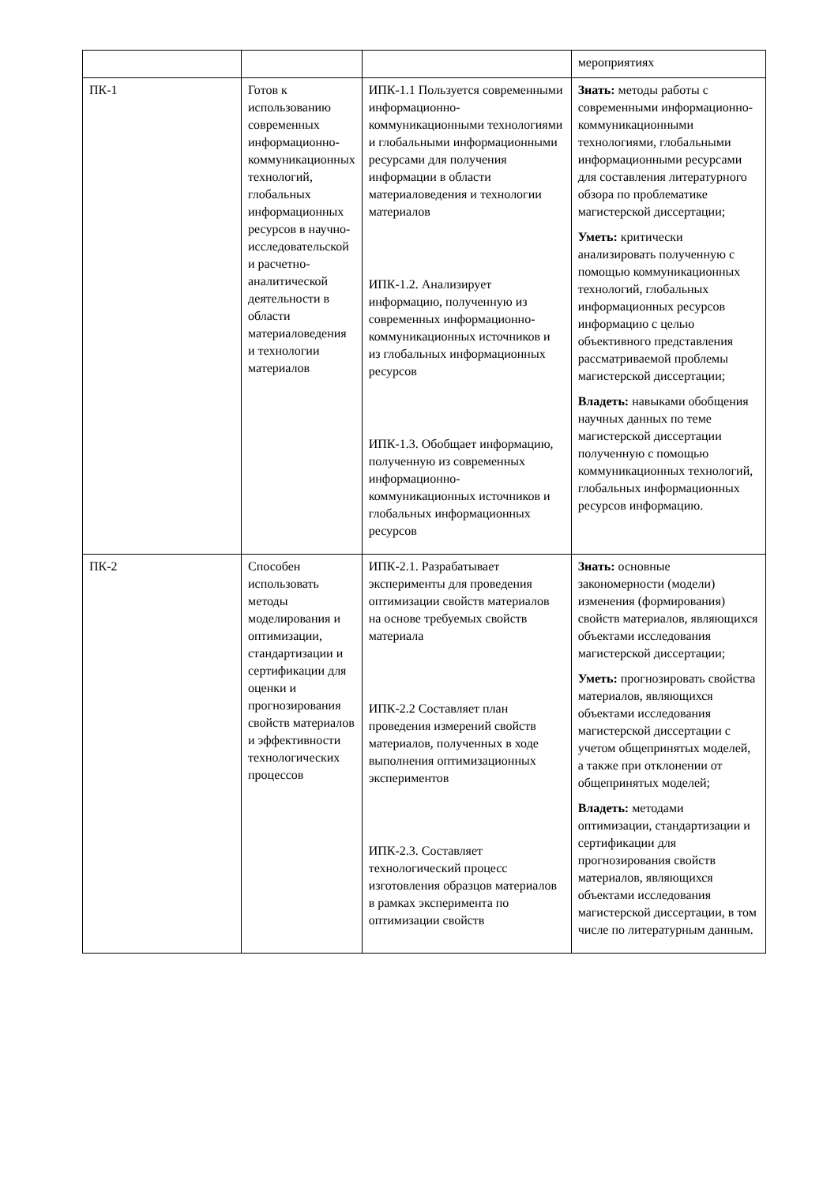| | | | мероприятиях |
| ПК-1 | Готов к использованию современных информационно-коммуникационных технологий, глобальных информационных ресурсов в научно-исследовательской и расчетно-аналитической деятельности в области материаловедения и технологии материалов | ИПК-1.1 Пользуется современными информационно-коммуникационными технологиями и глобальными информационными ресурсами для получения информации в области материаловедения и технологии материалов ИПК-1.2. Анализирует информацию, полученную из современных информационно-коммуникационных источников и из глобальных информационных ресурсов ИПК-1.3. Обобщает информацию, полученную из современных информационно-коммуникационных источников и глобальных информационных ресурсов | Знать: методы работы с современными информационно-коммуникационными технологиями, глобальными информационными ресурсами для составления литературного обзора по проблематике магистерской диссертации; Уметь: критически анализировать полученную с помощью коммуникационных технологий, глобальных информационных ресурсов информацию с целью объективного представления рассматриваемой проблемы магистерской диссертации; Владеть: навыками обобщения научных данных по теме магистерской диссертации полученную с помощью коммуникационных технологий, глобальных информационных ресурсов информацию. |
| ПК-2 | Способен использовать методы моделирования и оптимизации, стандартизации и сертификации для оценки и прогнозирования свойств материалов и эффективности технологических процессов | ИПК-2.1. Разрабатывает эксперименты для проведения оптимизации свойств материалов на основе требуемых свойств материала ИПК-2.2 Составляет план проведения измерений свойств материалов, полученных в ходе выполнения оптимизационных экспериментов ИПК-2.3. Составляет технологический процесс изготовления образцов материалов в рамках эксперимента по оптимизации свойств | Знать: основные закономерности (модели) изменения (формирования) свойств материалов, являющихся объектами исследования магистерской диссертации; Уметь: прогнозировать свойства материалов, являющихся объектами исследования магистерской диссертации с учетом общепринятых моделей, а также при отклонении от общепринятых моделей; Владеть: методами оптимизации, стандартизации и сертификации для прогнозирования свойств материалов, являющихся объектами исследования магистерской диссертации, в том числе по литературным данным. |